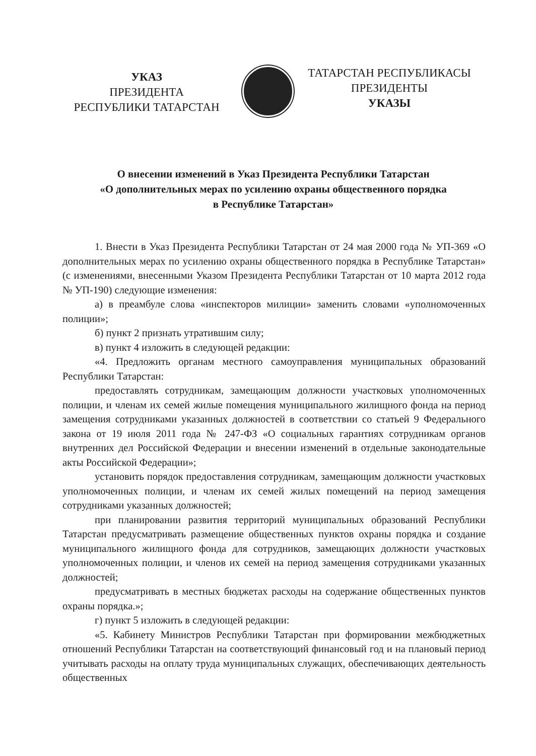УКАЗ
ПРЕЗИДЕНТА
РЕСПУБЛИКИ ТАТАРСТАН
ТАТАРСТАН РЕСПУБЛИКАСЫ
ПРЕЗИДЕНТЫ
УКАЗЫ
О внесении изменений в Указ Президента Республики Татарстан
«О дополнительных мерах по усилению охраны общественного порядка
в Республике Татарстан»
1. Внести в Указ Президента Республики Татарстан от 24 мая 2000 года № УП-369 «О дополнительных мерах по усилению охраны общественного порядка в Республике Татарстан» (с изменениями, внесенными Указом Президента Республики Татарстан от 10 марта 2012 года № УП-190) следующие изменения:
а) в преамбуле слова «инспекторов милиции» заменить словами «уполномоченных полиции»;
б) пункт 2 признать утратившим силу;
в) пункт 4 изложить в следующей редакции:
«4. Предложить органам местного самоуправления муниципальных образований Республики Татарстан:
предоставлять сотрудникам, замещающим должности участковых уполномоченных полиции, и членам их семей жилые помещения муниципального жилищного фонда на период замещения сотрудниками указанных должностей в соответствии со статьей 9 Федерального закона от 19 июля 2011 года № 247-ФЗ «О социальных гарантиях сотрудникам органов внутренних дел Российской Федерации и внесении изменений в отдельные законодательные акты Российской Федерации»;
установить порядок предоставления сотрудникам, замещающим должности участковых уполномоченных полиции, и членам их семей жилых помещений на период замещения сотрудниками указанных должностей;
при планировании развития территорий муниципальных образований Республики Татарстан предусматривать размещение общественных пунктов охраны порядка и создание муниципального жилищного фонда для сотрудников, замещающих должности участковых уполномоченных полиции, и членов их семей на период замещения сотрудниками указанных должностей;
предусматривать в местных бюджетах расходы на содержание общественных пунктов охраны порядка.»;
г) пункт 5 изложить в следующей редакции:
«5. Кабинету Министров Республики Татарстан при формировании межбюджетных отношений Республики Татарстан на соответствующий финансовый год и на плановый период учитывать расходы на оплату труда муниципальных служащих, обеспечивающих деятельность общественных